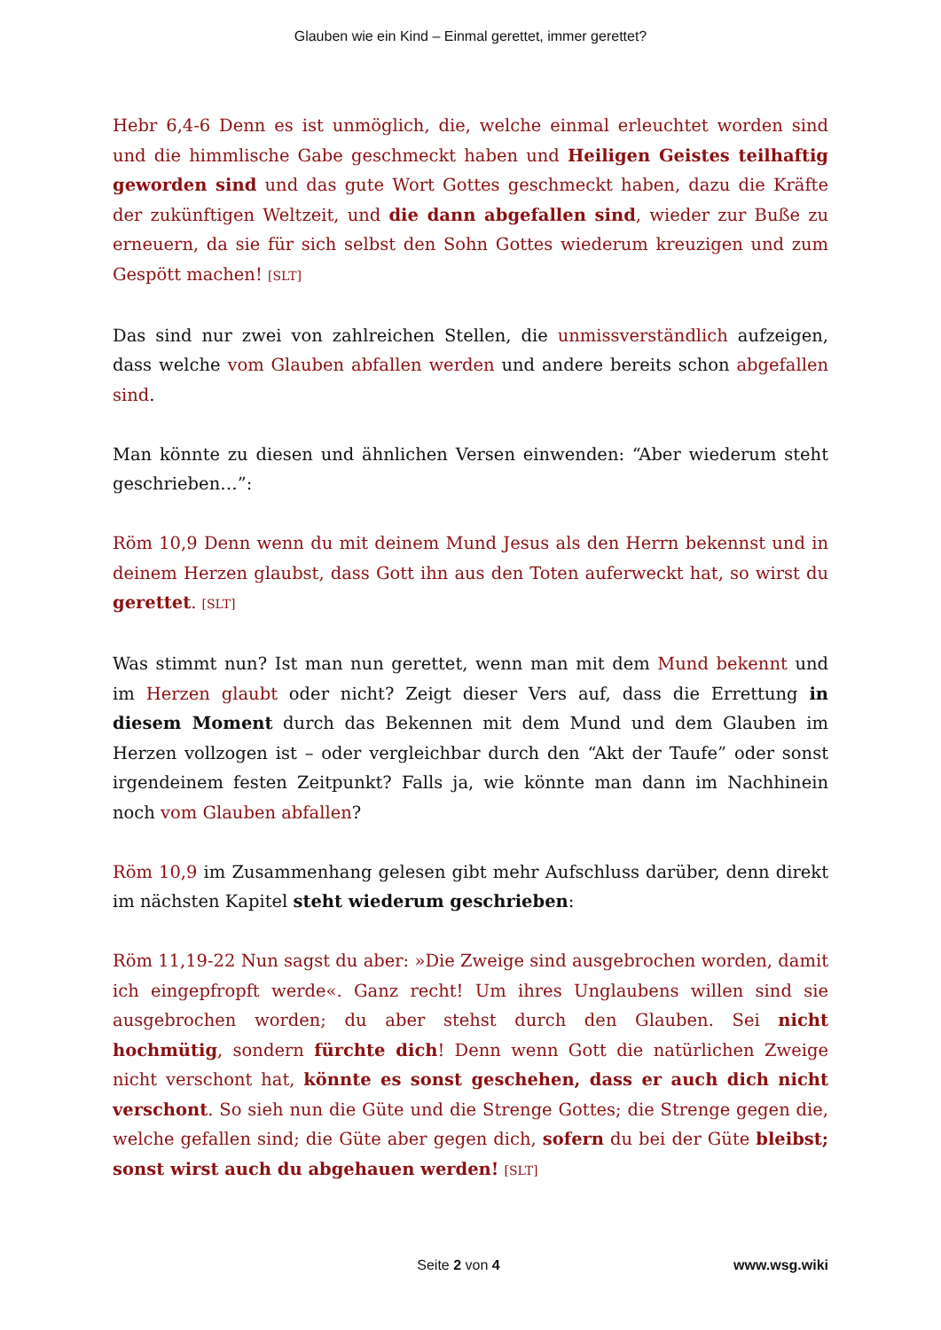Glauben wie ein Kind – Einmal gerettet, immer gerettet?
Hebr 6,4-6 Denn es ist unmöglich, die, welche einmal erleuchtet worden sind und die himmlische Gabe geschmeckt haben und Heiligen Geistes teilhaftig geworden sind und das gute Wort Gottes geschmeckt haben, dazu die Kräfte der zukünftigen Weltzeit, und die dann abgefallen sind, wieder zur Buße zu erneuern, da sie für sich selbst den Sohn Gottes wiederum kreuzigen und zum Gespött machen! [SLT]
Das sind nur zwei von zahlreichen Stellen, die unmissverständlich aufzeigen, dass welche vom Glauben abfallen werden und andere bereits schon abgefallen sind.
Man könnte zu diesen und ähnlichen Versen einwenden: “Aber wiederum steht geschrieben…”:
Röm 10,9 Denn wenn du mit deinem Mund Jesus als den Herrn bekennst und in deinem Herzen glaubst, dass Gott ihn aus den Toten auferweckt hat, so wirst du gerettet. [SLT]
Was stimmt nun? Ist man nun gerettet, wenn man mit dem Mund bekennt und im Herzen glaubt oder nicht? Zeigt dieser Vers auf, dass die Errettung in diesem Moment durch das Bekennen mit dem Mund und dem Glauben im Herzen vollzogen ist – oder vergleichbar durch den “Akt der Taufe” oder sonst irgendeinem festen Zeitpunkt? Falls ja, wie könnte man dann im Nachhinein noch vom Glauben abfallen?
Röm 10,9 im Zusammenhang gelesen gibt mehr Aufschluss darüber, denn direkt im nächsten Kapitel steht wiederum geschrieben:
Röm 11,19-22 Nun sagst du aber: »Die Zweige sind ausgebrochen worden, damit ich eingepfropft werde«. Ganz recht! Um ihres Unglaubens willen sind sie ausgebrochen worden; du aber stehst durch den Glauben. Sei nicht hochmütig, sondern fürchte dich! Denn wenn Gott die natürlichen Zweige nicht verschont hat, könnte es sonst geschehen, dass er auch dich nicht verschont. So sieh nun die Güte und die Strenge Gottes; die Strenge gegen die, welche gefallen sind; die Güte aber gegen dich, sofern du bei der Güte bleibst; sonst wirst auch du abgehauen werden! [SLT]
Seite 2 von 4 www.wsg.wiki